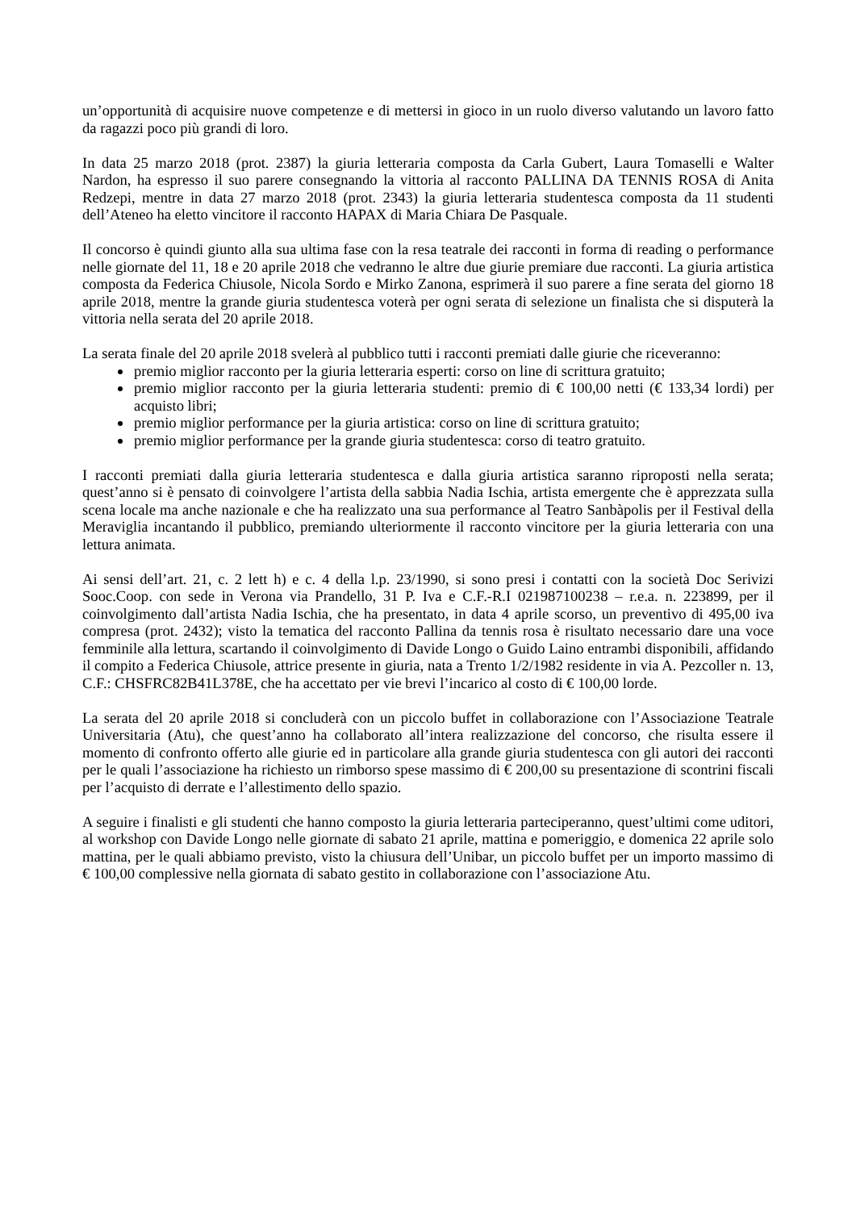un’opportunità di acquisire nuove competenze e di mettersi in gioco in un ruolo diverso valutando un lavoro fatto da ragazzi poco più grandi di loro.
In data 25 marzo 2018 (prot. 2387) la giuria letteraria composta da Carla Gubert, Laura Tomaselli e Walter Nardon, ha espresso il suo parere consegnando la vittoria al racconto PALLINA DA TENNIS ROSA di Anita Redzepi, mentre in data 27 marzo 2018 (prot. 2343) la giuria letteraria studentesca composta da 11 studenti dell’Ateneo ha eletto vincitore il racconto HAPAX di Maria Chiara De Pasquale.
Il concorso è quindi giunto alla sua ultima fase con la resa teatrale dei racconti in forma di reading o performance nelle giornate del 11, 18 e 20 aprile 2018 che vedranno le altre due giurie premiare due racconti. La giuria artistica composta da Federica Chiusole, Nicola Sordo e Mirko Zanona, esprimerà il suo parere a fine serata del giorno 18 aprile 2018, mentre la grande giuria studentesca voterà per ogni serata di selezione un finalista che si disputerà la vittoria nella serata del 20 aprile 2018.
La serata finale del 20 aprile 2018 svelerà al pubblico tutti i racconti premiati dalle giurie che riceveranno:
premio miglior racconto per la giuria letteraria esperti: corso on line di scrittura gratuito;
premio miglior racconto per la giuria letteraria studenti: premio di € 100,00 netti (€ 133,34 lordi) per acquisto libri;
premio miglior performance per la giuria artistica: corso on line di scrittura gratuito;
premio miglior performance per la grande giuria studentesca: corso di teatro gratuito.
I racconti premiati dalla giuria letteraria studentesca e dalla giuria artistica saranno riproposti nella serata; quest’anno si è pensato di coinvolgere l’artista della sabbia Nadia Ischia, artista emergente che è apprezzata sulla scena locale ma anche nazionale e che ha realizzato una sua performance al Teatro Sanbàpolis per il Festival della Meraviglia incantando il pubblico, premiando ulteriormente il racconto vincitore per la giuria letteraria con una lettura animata.
Ai sensi dell’art. 21, c. 2 lett h) e c. 4 della l.p. 23/1990, si sono presi i contatti con la società Doc Serivizi Sooc.Coop. con sede in Verona via Prandello, 31 P. Iva e C.F.-R.I 021987100238 – r.e.a. n. 223899, per il coinvolgimento dall’artista Nadia Ischia, che ha presentato, in data 4 aprile scorso, un preventivo di 495,00 iva compresa (prot. 2432); visto la tematica del racconto Pallina da tennis rosa è risultato necessario dare una voce femminile alla lettura, scartando il coinvolgimento di Davide Longo o Guido Laino entrambi disponibili, affidando il compito a Federica Chiusole, attrice presente in giuria, nata a Trento 1/2/1982 residente in via A. Pezcoller n. 13, C.F.: CHSFRC82B41L378E, che ha accettato per vie brevi l’incarico al costo di € 100,00 lorde.
La serata del 20 aprile 2018 si concluderà con un piccolo buffet in collaborazione con l’Associazione Teatrale Universitaria (Atu), che quest’anno ha collaborato all’intera realizzazione del concorso, che risulta essere il momento di confronto offerto alle giurie ed in particolare alla grande giuria studentesca con gli autori dei racconti per le quali l’associazione ha richiesto un rimborso spese massimo di € 200,00 su presentazione di scontrini fiscali per l’acquisto di derrate e l’allestimento dello spazio.
A seguire i finalisti e gli studenti che hanno composto la giuria letteraria parteciperanno, quest’ultimi come uditori, al workshop con Davide Longo nelle giornate di sabato 21 aprile, mattina e pomeriggio, e domenica 22 aprile solo mattina, per le quali abbiamo previsto, visto la chiusura dell’Unibar, un piccolo buffet per un importo massimo di € 100,00 complessive nella giornata di sabato gestito in collaborazione con l’associazione Atu.